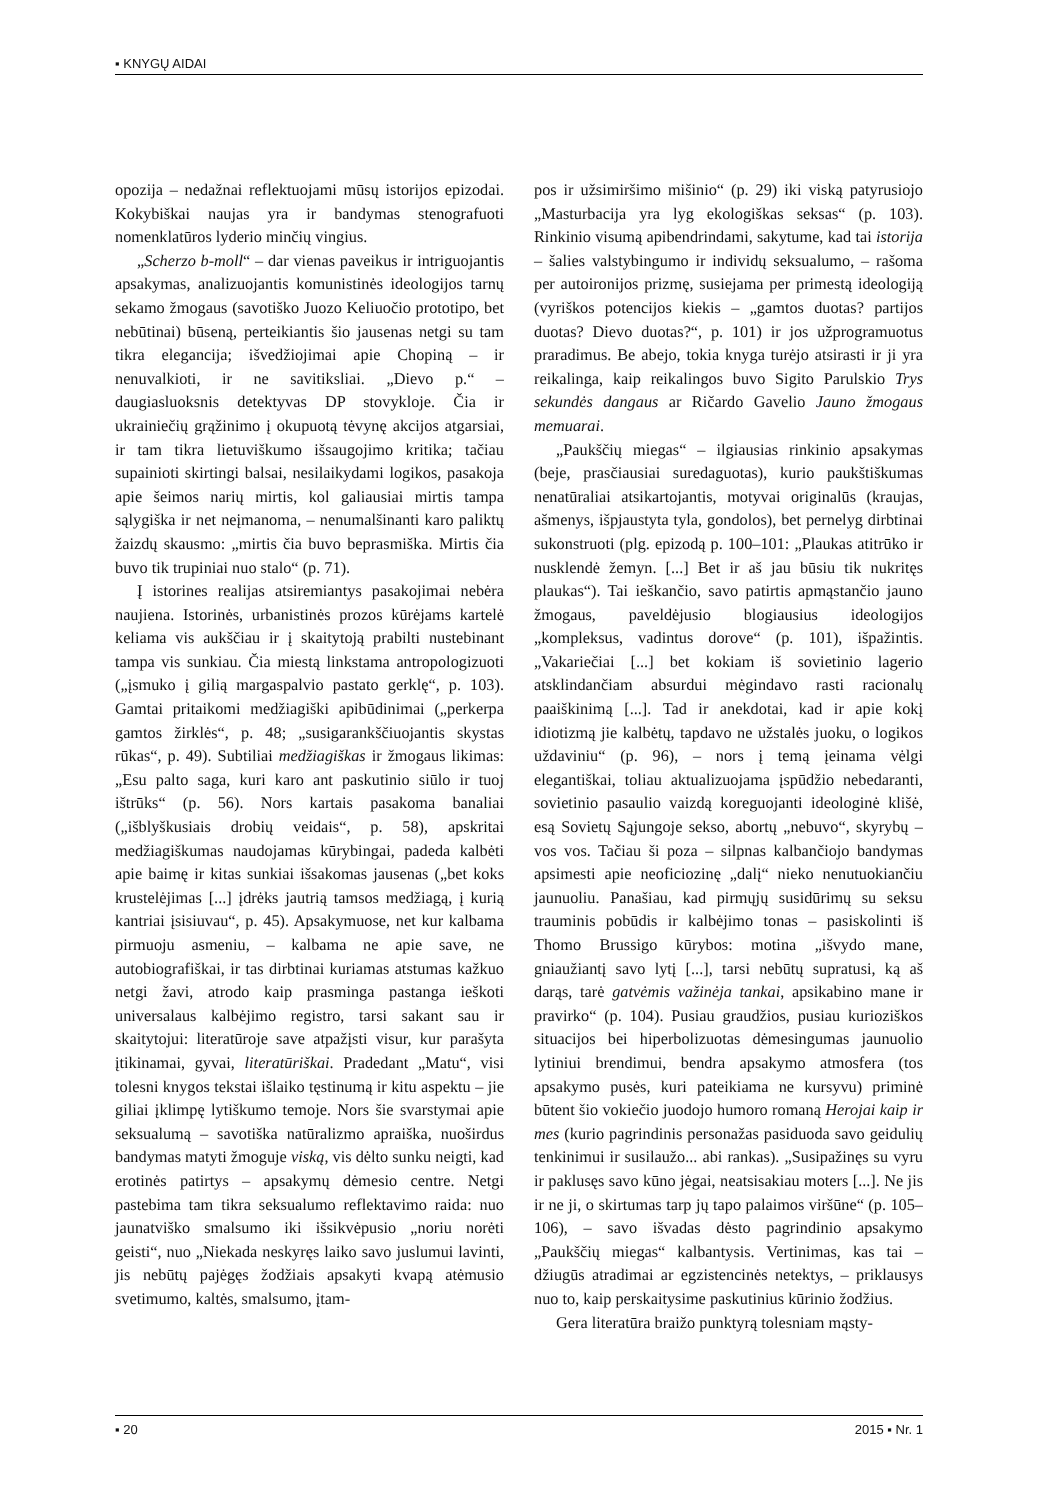▪ KNYGŲ AIDAI
opozija – nedažnai reflektuojami mūsų istorijos epizodai. Kokybiškai naujas yra ir bandymas stenografuoti nomenklatūros lyderio minčių vingius.
„Scherzo b-moll“ – dar vienas paveikus ir intriguojantis apsakymas, analizuojantis komunistinės ideologijos tarnų sekamo žmogaus (savotiško Juozo Keliuočio prototipo, bet nebūtinai) būseną, perteikiantis šio jausenas netgi su tam tikra elegancija; išvedžiojimai apie Chopiną – ir nenuvalkioti, ir ne savitiksliai. „Dievo p.“ – daugiasluoksnis detektyvas DP stovykloje. Čia ir ukrainiečių grąžinimo į okupuotą tėvynę akcijos atgarsiai, ir tam tikra lietuviškumo išsaugojimo kritika; tačiau supainioti skirtingi balsai, nesilaikydami logikos, pasakoja apie šeimos narių mirtis, kol galiausiai mirtis tampa sąlygiška ir net neįmanoma, – nenumalšinanti karo paliktų žaizdų skausmo: „mirtis čia buvo beprasmiška. Mirtis čia buvo tik trupiniai nuo stalo“ (p. 71).
Į istorines realijas atsiremiantys pasakojimai nebėra naujiena. Istorinės, urbanistinės prozos kūrėjams kartelė keliama vis aukščiau ir į skaitytoją prabilti nustebinant tampa vis sunkiau. Čia miestą linkstama antropologizuoti („įsmuko į gilią margaspalvio pastato gerklę“, p. 103). Gamtai pritaikomi medžiagiški apibūdinimai („perkerpa gamtos žirklės“, p. 48; „susigarankščiuojantis skystas rūkas“, p. 49). Subtiliai medžiagiškas ir žmogaus likimas: „Esu palto saga, kuri karo ant paskutinio siūlo ir tuoj ištrūks“ (p. 56). Nors kartais pasakoma banaliai („išblyškusiais drobių veidais“, p. 58), apskritai medžiagiškumas naudojamas kūrybingai, padeda kalbėti apie baimę ir kitas sunkiai išsakomas jausenas („bet koks krustelėjimas [...] įdrėks jautrią tamsos medžiagą, į kurią kantriai įsisiuvau“, p. 45). Apsakymuose, net kur kalbama pirmuoju asmeniu, – kalbama ne apie save, ne autobiografiškai, ir tas dirbtinai kuriamas atstumas kažkuo netgi žavi, atrodo kaip prasminga pastanga ieškoti universalaus kalbėjimo registro, tarsi sakant sau ir skaitytojui: literatūroje save atpažįsti visur, kur parašyta įtikinamai, gyvai, literatūriškai. Pradedant „Matu“, visi tolesni knygos tekstai išlaiko tęstinumą ir kitu aspektu – jie giliai įklimpę lytiškumo temoje. Nors šie svarstymai apie seksualumą – savotiška natūralizmo apraiška, nuoširdus bandymas matyti žmoguje viską, vis dėlto sunku neigti, kad erotinės patirtys – apsakymų dėmesio centre. Netgi pastebima tam tikra seksualumo reflektavimo raida: nuo jaunatviško smalsumo iki išsikvėpusio „noriu norėti geisti“, nuo „Niekada neskyręs laiko savo juslumui lavinti, jis nebūtų pajėgęs žodžiais apsakyti kvapą atėmusio svetimumo, kaltės, smalsumo, įtam-
pos ir užsimiršimo mišinio“ (p. 29) iki viską patyrusiojo „Masturbacija yra lyg ekologiškas seksas“ (p. 103). Rinkinio visumą apibendrindami, sakytume, kad tai istorija – šalies valstybingumo ir individų seksualumo, – rašoma per autoironijos prizmę, susiejama per primestą ideologiją (vyriškos potencijos kiekis – „gamtos duotas? partijos duotas? Dievo duotas?“, p. 101) ir jos užprogramuotus praradimus. Be abejo, tokia knyga turėjo atsirasti ir ji yra reikalinga, kaip reikalingos buvo Sigito Parulskio Trys sekundės dangaus ar Ričardo Gavelio Jauno žmogaus memuarai.
„Paukščių miegas“ – ilgiausias rinkinio apsakymas (beje, prasčiausiai suredaguotas), kurio paukštiškumas nenatūraliai atsikartojantis, motyvai originalūs (kraujas, ašmenys, išpjaustyta tyla, gondolos), bet pernelyg dirbtinai sukonstruoti (plg. epizodą p. 100–101: „Plaukas atitrūko ir nusklendė žemyn. [...] Bet ir aš jau būsiu tik nukritęs plaukas“). Tai ieškančio, savo patirtis apmąstančio jauno žmogaus, paveldėjusio blogiausius ideologijos „kompleksus, vadintus dorove“ (p. 101), išpažintis. „Vakariečiai [...] bet kokiam iš sovietinio lagerio atsklindančiam absurdui mėgindavo rasti racionalų paaiškinimą [...]. Tad ir anekdotai, kad ir apie kokį idiotizmą jie kalbėtų, tapdavo ne užstalės juoku, o logikos uždaviniu“ (p. 96), – nors į temą įeinama vėlgi elegantiškai, toliau aktualizuojama įspūdžio nebedaranti, sovietinio pasaulio vaizdą koreguojanti ideologinė klišė, esą Sovietų Sąjungoje sekso, abortų „nebuvo“, skyrybų – vos vos. Tačiau ši poza – silpnas kalbančiojo bandymas apsimesti apie neoficiozinę „dalį“ nieko nenutuokiančiu jaunuoliu. Panašiau, kad pirmųjų susidūrimų su seksu trauminis pobūdis ir kalbėjimo tonas – pasiskolinti iš Thomo Brussigo kūrybos: motina „išvydo mane, gniaužiantį savo lytį [...], tarsi nebūtų supratusi, ką aš darąs, tarė gatvėmis važinėja tankai, apsikabino mane ir pravirko“ (p. 104). Pusiau graudžios, pusiau kurioziškos situacijos bei hiperbolizuotas dėmesingumas jaunuolio lytiniui brendimui, bendra apsakymo atmosfera (tos apsakymo pusės, kuri pateikiama ne kursyvu) priminė būtent šio vokiečio juodojo humoro romaną Herojai kaip ir mes (kurio pagrindinis personažas pasiduoda savo geidulių tenkinimui ir susilaužo... abi rankas). „Susipažinęs su vyru ir paklusęs savo kūno jėgai, neatsisakiau moters [...]. Ne jis ir ne ji, o skirtumas tarp jų tapo palaimos viršūne“ (p. 105–106), – savo išvadas dėsto pagrindinio apsakymo „Paukščių miegas“ kalbantysis. Vertinimas, kas tai – džiugūs atradimai ar egzistencinės netektys, – priklausys nuo to, kaip perskaitysime paskutinius kūrinio žodžius.
Gera literatūra braižo punktyrą tolesniam mąsty-
▪ 20 2015 ▪ Nr. 1